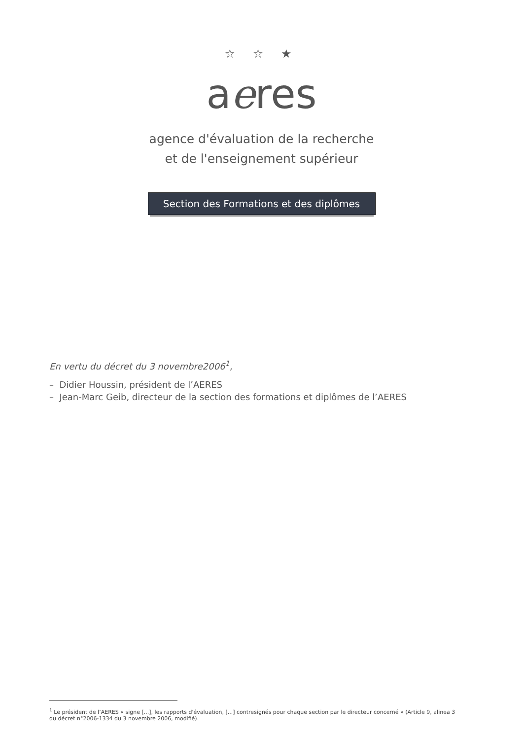☆ ☆ ★
aeres
agence d'évaluation de la recherche
et de l'enseignement supérieur
Section des Formations et des diplômes
En vertu du décret du 3 novembre2006<sup>1</sup>,
– Didier Houssin, président de l’AERES
– Jean-Marc Geib, directeur de la section des formations et diplômes de l’AERES
<sup>1</sup> Le président de l’AERES « signe [...], les rapports d'évaluation, [...] contresignés pour chaque section par le directeur concerné » (Article 9, alinea 3 du décret n°2006-1334 du 3 novembre 2006, modifié).